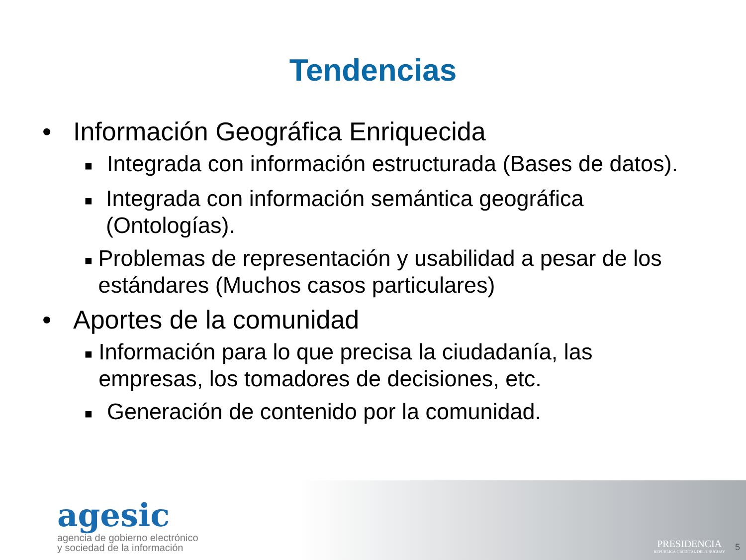Tendencias
• Información Geográfica Enriquecida
■ Integrada con información estructurada (Bases de datos).
■ Integrada con información semántica geográfica (Ontologías).
■ Problemas de representación y usabilidad a pesar de los estándares (Muchos casos particulares)
• Aportes de la comunidad
■ Información para lo que precisa la ciudadanía, las empresas, los tomadores de decisiones, etc.
■ Generación de contenido por la comunidad.
agesic
agencia de gobierno electrónico
y sociedad de la información
PRESIDENCIA
REPÚBLICA ORIENTAL DEL URUGUAY
5